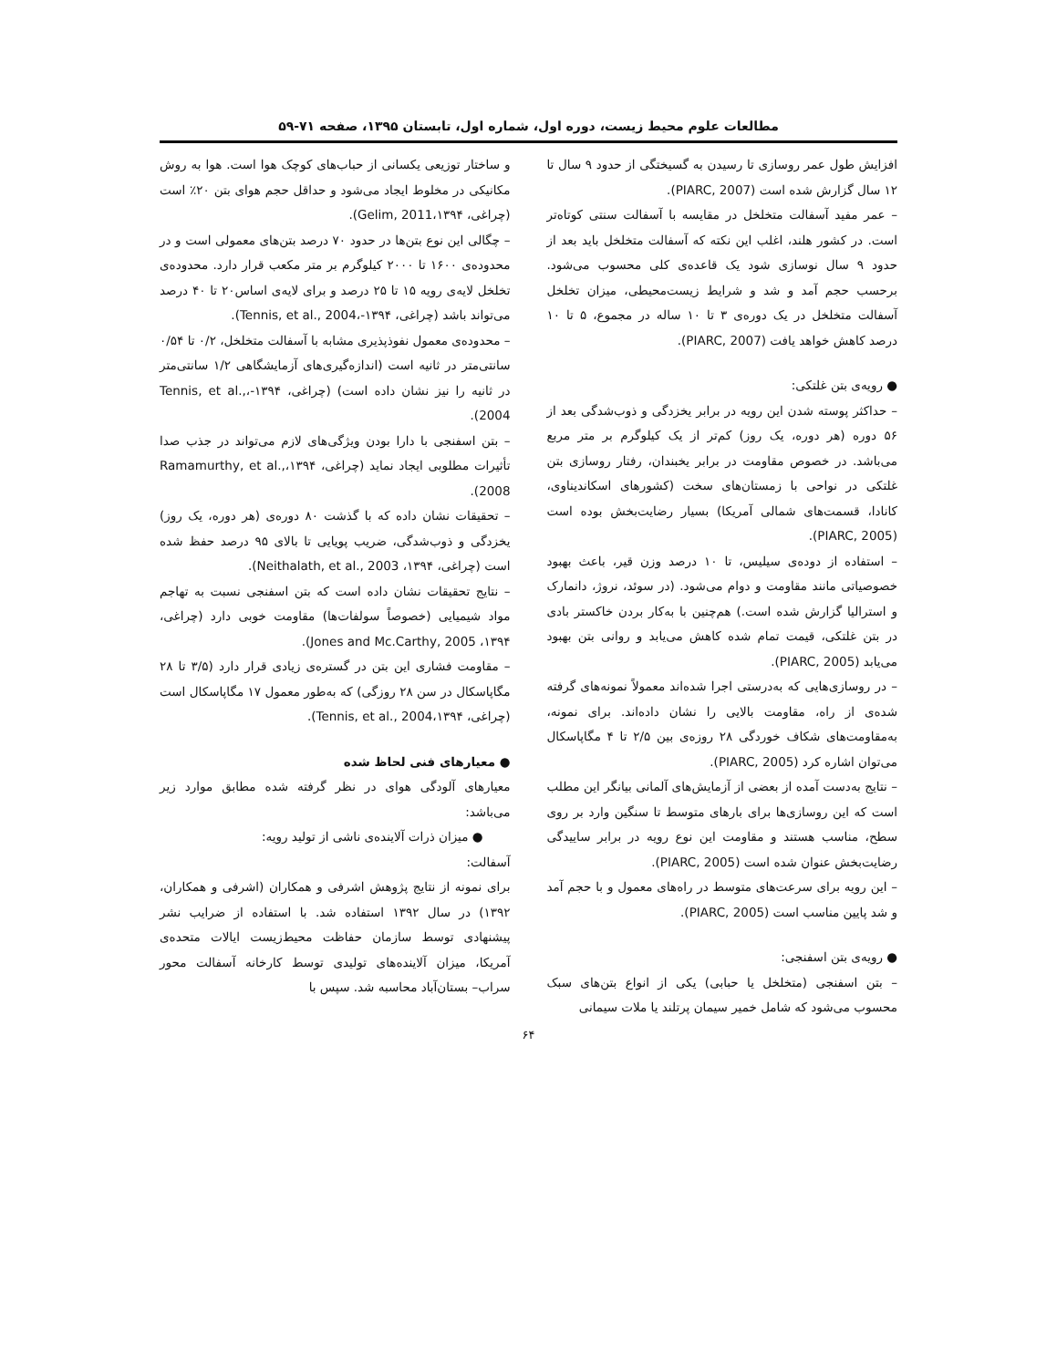مطالعات علوم محیط زیست، دوره اول، شماره اول، تابستان ۱۳۹۵، صفحه ۷۱-۵۹
افزایش طول عمر روسازی تا رسیدن به گسیختگی از حدود ۹ سال تا ۱۲ سال گزارش شده است (PIARC, 2007).
– عمر مفید آسفالت متخلخل در مقایسه با آسفالت سنتی کوتاه‌تر است. در کشور هلند، اغلب این نکته که آسفالت متخلخل باید بعد از حدود ۹ سال نوسازی شود یک قاعده‌ی کلی محسوب می‌شود. برحسب حجم آمد و شد و شرایط زیست‌محیطی، میزان تخلخل آسفالت متخلخل در یک دوره‌ی ۳ تا ۱۰ ساله در مجموع، ۵ تا ۱۰ درصد کاهش خواهد یافت (PIARC, 2007).
● رویه‌ی بتن غلتکی:
– حداکثر پوسته شدن این رویه در برابر یخزدگی و ذوب‌شدگی بعد از ۵۶ دوره (هر دوره، یک روز) کم‌تر از یک کیلوگرم بر متر مربع می‌باشد. در خصوص مقاومت در برابر یخبندان، رفتار روسازی بتن غلتکی در نواحی با زمستان‌های سخت (کشورهای اسکاندیناوی، کانادا، قسمت‌های شمالی آمریکا) بسیار رضایت‌بخش بوده است (PIARC, 2005).
– استفاده از دوده‌ی سیلیس، تا ۱۰ درصد وزن قیر، باعث بهبود خصوصیاتی مانند مقاومت و دوام می‌شود. (در سوئد، نروژ، دانمارک و استرالیا گزارش شده است.) هم‌چنین با به‌کار بردن خاکستر بادی در بتن غلتکی، قیمت تمام شده کاهش می‌یابد و روانی بتن بهبود می‌یابد (PIARC, 2005).
– در روسازی‌هایی که به‌درستی اجرا شده‌اند معمولاً نمونه‌های گرفته شده‌ی از راه، مقاومت بالایی را نشان داده‌اند. برای نمونه، به‌مقاومت‌های شکاف خوردگی ۲۸ روزه‌ی بین ۲/۵ تا ۴ مگاپاسکال می‌توان اشاره کرد (PIARC, 2005).
– نتایج به‌دست آمده از بعضی از آزمایش‌های آلمانی بیانگر این مطلب است که این روسازی‌ها برای بارهای متوسط تا سنگین وارد بر روی سطح، مناسب هستند و مقاومت این نوع رویه در برابر ساییدگی رضایت‌بخش عنوان شده است (PIARC, 2005).
– این رویه برای سرعت‌های متوسط در راه‌های معمول و با حجم آمد و شد پایین مناسب است (PIARC, 2005).
● رویه‌ی بتن اسفنجی:
– بتن اسفنجی (متخلخل یا حبابی) یکی از انواع بتن‌های سبک محسوب می‌شود که شامل خمیر سیمان پرتلند یا ملات سیمانی
و ساختار توزیعی یکسانی از حباب‌های کوچک هوا است. هوا به روش مکانیکی در مخلوط ایجاد می‌شود و حداقل حجم هوای بتن ۲۰٪ است (چراغی، ۱۳۹۴،Gelim, 2011).
– چگالی این نوع بتن‌ها در حدود ۷۰ درصد بتن‌های معمولی است و در محدوده‌ی ۱۶۰۰ تا ۲۰۰۰ کیلوگرم بر متر مکعب قرار دارد. محدوده‌ی تخلخل لایه‌ی رویه ۱۵ تا ۲۵ درصد و برای لایه‌ی اساس۲۰ تا ۴۰ درصد می‌تواند باشد (چراغی، ۱۳۹۴-،Tennis, et al., 2004).
– محدوده‌ی معمول نفوذپذیری مشابه با آسفالت متخلخل، ۰/۲ تا ۰/۵۴ سانتی‌متر در ثانیه است (اندازه‌گیری‌های آزمایشگاهی ۱/۲ سانتی‌متر در ثانیه را نیز نشان داده است) (چراغی، ۱۳۹۴-،Tennis, et al., 2004).
– بتن اسفنجی با دارا بودن ویژگی‌های لازم می‌تواند در جذب صدا تأثیرات مطلوبی ایجاد نماید (چراغی، ۱۳۹۴،Ramamurthy, et al., 2008).
– تحقیقات نشان داده که با گذشت ۸۰ دوره‌ی (هر دوره، یک روز) یخزدگی و ذوب‌شدگی، ضریب پویایی تا بالای ۹۵ درصد حفظ شده است (چراغی، ۱۳۹۴، Neithalath, et al., 2003).
– نتایج تحقیقات نشان داده است که بتن اسفنجی نسبت به تهاجم مواد شیمیایی (خصوصاً سولفات‌ها) مقاومت خوبی دارد (چراغی، ۱۳۹۴، Jones and Mc.Carthy, 2005).
– مقاومت فشاری این بتن در گستره‌ی زیادی قرار دارد (۳/۵ تا ۲۸ مگاپاسکال در سن ۲۸ روزگی) که به‌طور معمول ۱۷ مگاپاسکال است (چراغی، ۱۳۹۴،Tennis, et al., 2004).
● معیارهای فنی لحاظ شده
معیارهای آلودگی هوای در نظر گرفته شده مطابق موارد زیر می‌باشد:
● میزان ذرات آلاینده‌ی ناشی از تولید رویه:
آسفالت:
برای نمونه از نتایج پژوهش اشرفی و همکاران (اشرفی و همکاران، ۱۳۹۲) در سال ۱۳۹۲ استفاده شد. با استفاده از ضرایب نشر پیشنهادی توسط سازمان حفاظت محیط‌زیست ایالات متحده‌ی آمریکا، میزان آلاینده‌های تولیدی توسط کارخانه آسفالت محور سراب– بستان‌آباد محاسبه شد. سپس با
۶۴